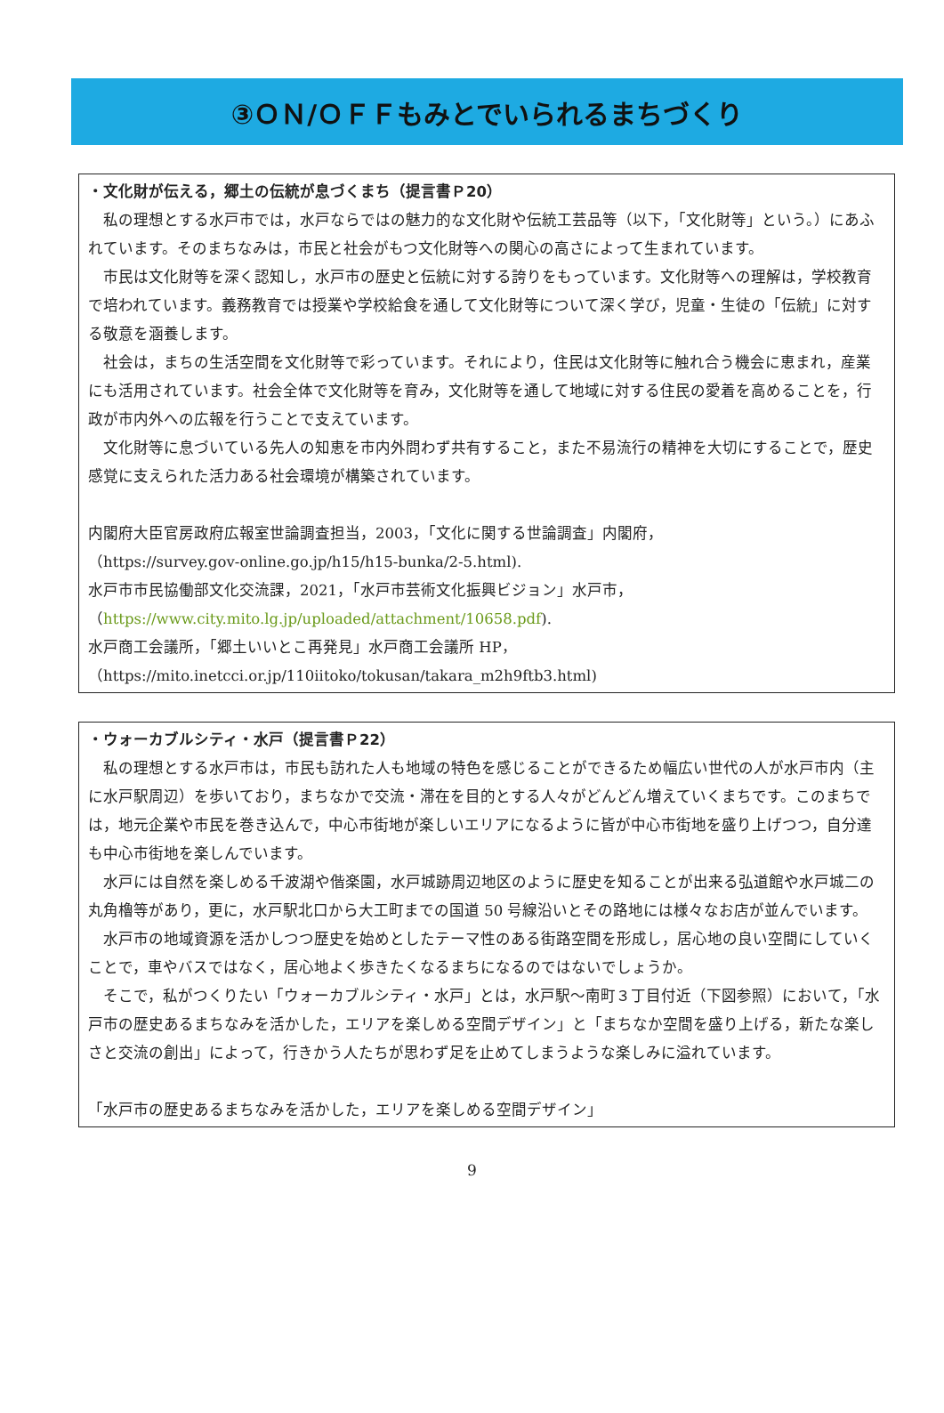③ＯＮ/ＯＦＦもみとでいられるまちづくり
・文化財が伝える，郷土の伝統が息づくまち（提言書Ｐ20）
私の理想とする水戸市では，水戸ならではの魅力的な文化財や伝統工芸品等（以下，「文化財等」という。）にあふれています。そのまちなみは，市民と社会がもつ文化財等への関心の高さによって生まれています。
市民は文化財等を深く認知し，水戸市の歴史と伝統に対する誇りをもっています。文化財等への理解は，学校教育で培われています。義務教育では授業や学校給食を通して文化財等について深く学び，児童・生徒の「伝統」に対する敬意を涵養します。
社会は，まちの生活空間を文化財等で彩っています。それにより，住民は文化財等に触れ合う機会に恵まれ，産業にも活用されています。社会全体で文化財等を育み，文化財等を通して地域に対する住民の愛着を高めることを，行政が市内外への広報を行うことで支えています。
文化財等に息づいている先人の知恵を市内外問わず共有すること，また不易流行の精神を大切にすることで，歴史感覚に支えられた活力ある社会環境が構築されています。
内閣府大臣官房政府広報室世論調査担当，2003，「文化に関する世論調査」内閣府，
（https://survey.gov-online.go.jp/h15/h15-bunka/2-5.html).
水戸市市民協働部文化交流課，2021，「水戸市芸術文化振興ビジョン」水戸市，
（https://www.city.mito.lg.jp/uploaded/attachment/10658.pdf).
水戸商工会議所，「郷土いいとこ再発見」水戸商工会議所 HP，
（https://mito.inetcci.or.jp/110iitoko/tokusan/takara_m2h9ftb3.html)
・ウォーカブルシティ・水戸（提言書Ｐ22）
私の理想とする水戸市は，市民も訪れた人も地域の特色を感じることができるため幅広い世代の人が水戸市内（主に水戸駅周辺）を歩いており，まちなかで交流・滞在を目的とする人々がどんどん増えていくまちです。このまちでは，地元企業や市民を巻き込んで，中心市街地が楽しいエリアになるように皆が中心市街地を盛り上げつつ，自分達も中心市街地を楽しんでいます。
水戸には自然を楽しめる千波湖や偕楽園，水戸城跡周辺地区のように歴史を知ることが出来る弘道館や水戸城二の丸角櫓等があり，更に，水戸駅北口から大工町までの国道 50 号線沿いとその路地には様々なお店が並んでいます。
水戸市の地域資源を活かしつつ歴史を始めとしたテーマ性のある街路空間を形成し，居心地の良い空間にしていくことで，車やバスではなく，居心地よく歩きたくなるまちになるのではないでしょうか。
そこで，私がつくりたい「ウォーカブルシティ・水戸」とは，水戸駅～南町３丁目付近（下図参照）において，「水戸市の歴史あるまちなみを活かした，エリアを楽しめる空間デザイン」と「まちなか空間を盛り上げる，新たな楽しさと交流の創出」によって，行きかう人たちが思わず足を止めてしまうような楽しみに溢れています。
「水戸市の歴史あるまちなみを活かした，エリアを楽しめる空間デザイン」
9